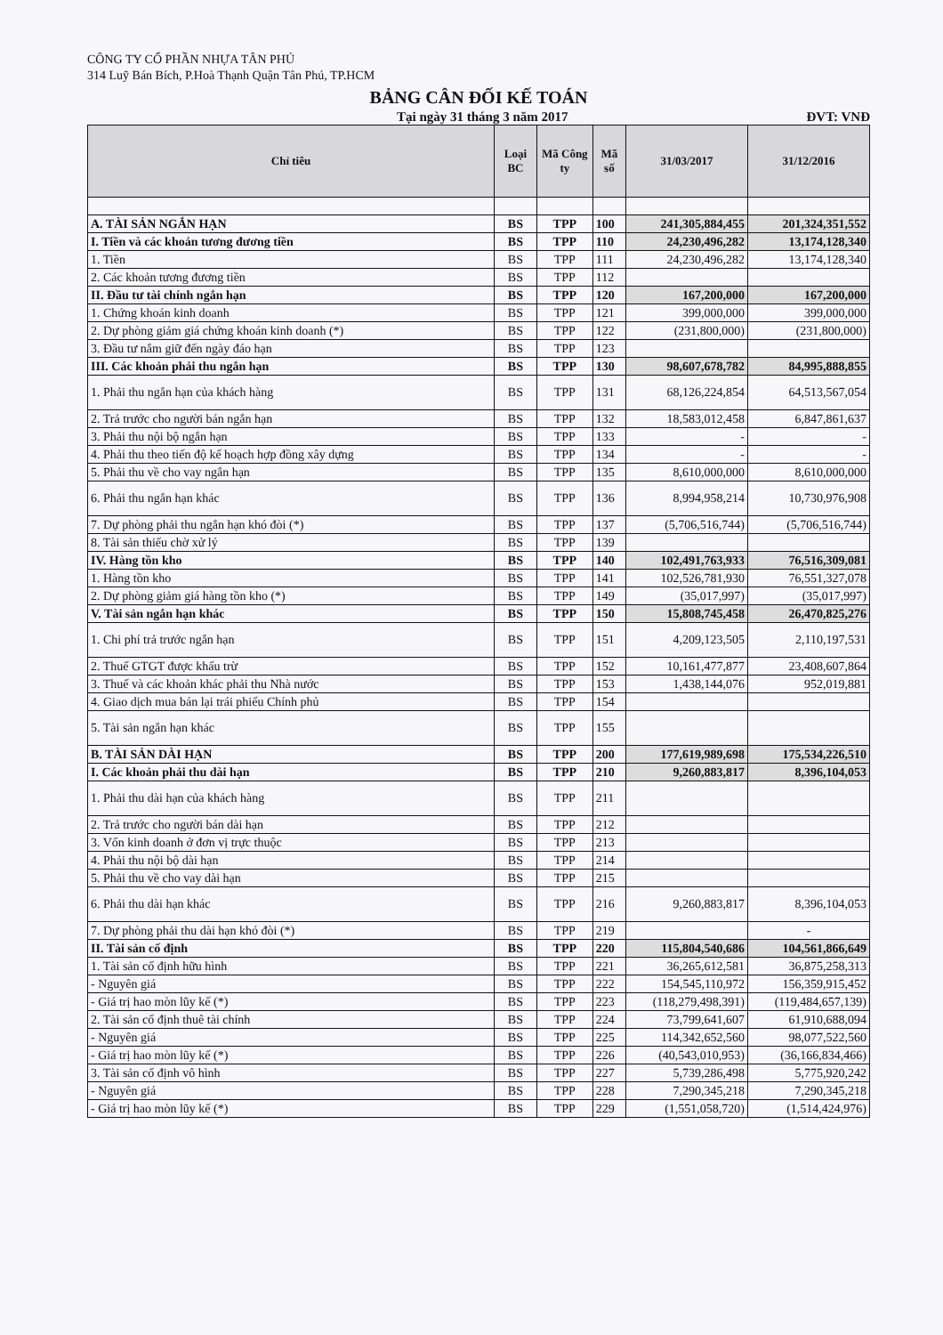CÔNG TY CỔ PHẦN NHỰA TÂN PHÚ
314 Luỹ Bán Bích, P.Hoà Thạnh Quận Tân Phú, TP.HCM
BẢNG CÂN ĐỐI KẾ TOÁN
Tại ngày 31 tháng 3 năm 2017 ĐVT: VNĐ
| Chỉ tiêu | Loại BC | Mã Công ty | Mã số | 31/03/2017 | 31/12/2016 |
| --- | --- | --- | --- | --- | --- |
| A. TÀI SẢN NGẮN HẠN | BS | TPP | 100 | 241,305,884,455 | 201,324,351,552 |
| I. Tiền và các khoản tương đương tiền | BS | TPP | 110 | 24,230,496,282 | 13,174,128,340 |
| 1. Tiền | BS | TPP | 111 | 24,230,496,282 | 13,174,128,340 |
| 2. Các khoản tương đương tiền | BS | TPP | 112 | | |
| II. Đầu tư tài chính ngắn hạn | BS | TPP | 120 | 167,200,000 | 167,200,000 |
| 1. Chứng khoán kinh doanh | BS | TPP | 121 | 399,000,000 | 399,000,000 |
| 2. Dự phòng giảm giá chứng khoán kinh doanh (*) | BS | TPP | 122 | (231,800,000) | (231,800,000) |
| 3. Đầu tư nắm giữ đến ngày đáo hạn | BS | TPP | 123 | | |
| III. Các khoản phải thu ngắn hạn | BS | TPP | 130 | 98,607,678,782 | 84,995,888,855 |
| 1. Phải thu ngắn hạn của khách hàng | BS | TPP | 131 | 68,126,224,854 | 64,513,567,054 |
| 2. Trả trước cho người bán ngắn hạn | BS | TPP | 132 | 18,583,012,458 | 6,847,861,637 |
| 3. Phải thu nội bộ ngắn hạn | BS | TPP | 133 | - | - |
| 4. Phải thu theo tiến độ kế hoạch hợp đồng xây dựng | BS | TPP | 134 | - | - |
| 5. Phải thu về cho vay ngắn hạn | BS | TPP | 135 | 8,610,000,000 | 8,610,000,000 |
| 6. Phải thu ngắn hạn khác | BS | TPP | 136 | 8,994,958,214 | 10,730,976,908 |
| 7. Dự phòng phải thu ngắn hạn khó đòi (*) | BS | TPP | 137 | (5,706,516,744) | (5,706,516,744) |
| 8. Tài sản thiếu chờ xử lý | BS | TPP | 139 | | |
| IV. Hàng tồn kho | BS | TPP | 140 | 102,491,763,933 | 76,516,309,081 |
| 1. Hàng tồn kho | BS | TPP | 141 | 102,526,781,930 | 76,551,327,078 |
| 2. Dự phòng giảm giá hàng tồn kho (*) | BS | TPP | 149 | (35,017,997) | (35,017,997) |
| V. Tài sản ngắn hạn khác | BS | TPP | 150 | 15,808,745,458 | 26,470,825,276 |
| 1. Chi phí trả trước ngắn hạn | BS | TPP | 151 | 4,209,123,505 | 2,110,197,531 |
| 2. Thuế GTGT được khấu trừ | BS | TPP | 152 | 10,161,477,877 | 23,408,607,864 |
| 3. Thuế và các khoản khác phải thu Nhà nước | BS | TPP | 153 | 1,438,144,076 | 952,019,881 |
| 4. Giao dịch mua bán lại trái phiếu Chính phủ | BS | TPP | 154 | | |
| 5. Tài sản ngắn hạn khác | BS | TPP | 155 | | |
| B. TÀI SẢN DÀI HẠN | BS | TPP | 200 | 177,619,989,698 | 175,534,226,510 |
| I. Các khoản phải thu dài hạn | BS | TPP | 210 | 9,260,883,817 | 8,396,104,053 |
| 1. Phải thu dài hạn của khách hàng | BS | TPP | 211 | | |
| 2. Trả trước cho người bán dài hạn | BS | TPP | 212 | | |
| 3. Vốn kinh doanh ở đơn vị trực thuộc | BS | TPP | 213 | | |
| 4. Phải thu nội bộ dài hạn | BS | TPP | 214 | | |
| 5. Phải thu về cho vay dài hạn | BS | TPP | 215 | | |
| 6. Phải thu dài hạn khác | BS | TPP | 216 | 9,260,883,817 | 8,396,104,053 |
| 7. Dự phòng phải thu dài hạn khó đòi (*) | BS | TPP | 219 | | - |
| II. Tài sản cố định | BS | TPP | 220 | 115,804,540,686 | 104,561,866,649 |
| 1. Tài sản cố định hữu hình | BS | TPP | 221 | 36,265,612,581 | 36,875,258,313 |
| - Nguyên giá | BS | TPP | 222 | 154,545,110,972 | 156,359,915,452 |
| - Giá trị hao mòn lũy kế (*) | BS | TPP | 223 | (118,279,498,391) | (119,484,657,139) |
| 2. Tài sản cố định thuê tài chính | BS | TPP | 224 | 73,799,641,607 | 61,910,688,094 |
| - Nguyên giá | BS | TPP | 225 | 114,342,652,560 | 98,077,522,560 |
| - Giá trị hao mòn lũy kế (*) | BS | TPP | 226 | (40,543,010,953) | (36,166,834,466) |
| 3. Tài sản cố định vô hình | BS | TPP | 227 | 5,739,286,498 | 5,775,920,242 |
| - Nguyên giá | BS | TPP | 228 | 7,290,345,218 | 7,290,345,218 |
| - Giá trị hao mòn lũy kế (*) | BS | TPP | 229 | (1,551,058,720) | (1,514,424,976) |